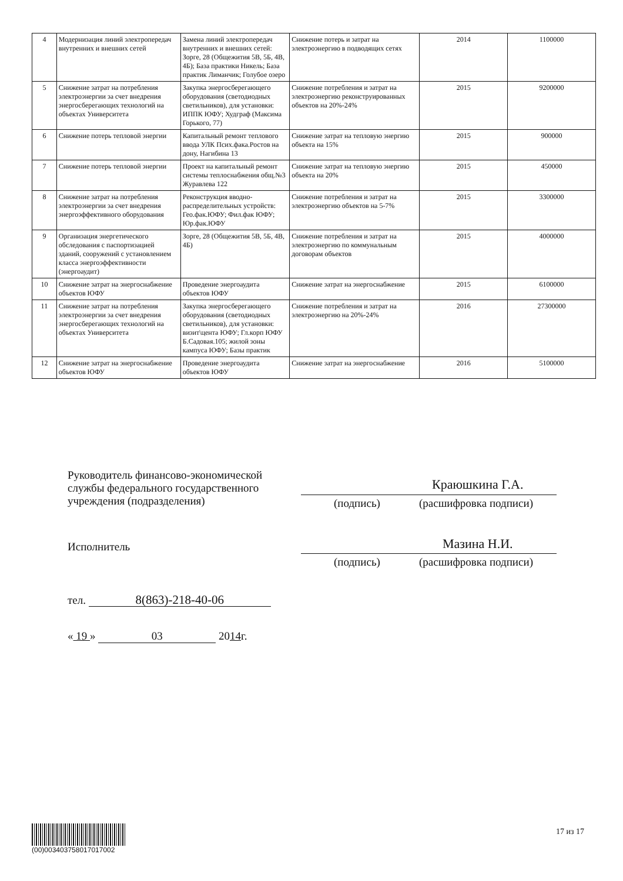| 4 | Модернизация линий электропередач внутренних и внешних сетей | Замена линий электропередач внутренних и внешних сетей: Зорге, 28 (Общежития 5В, 5Б, 4В, 4Б); База практики Никель; База практик Лиманчик; Голубое озеро | Снижение потерь и затрат на электроэнергию в подводящих сетях | 2014 | 1100000 |
| 5 | Снижение затрат на потребления электроэнергии за счет внедрения энергосберегающих технологий на объектах Университета | Закупка энергосберегающего оборудования (светодиодных светильников), для установки: ИППК ЮФУ; Худграф (Максима Горького, 77) | Снижение потребления и затрат на электроэнергию реконструированных объектов на 20%-24% | 2015 | 9200000 |
| 6 | Снижение потерь тепловой энергии | Капитальный ремонт теплового ввода УЛК Псих.фака.Ростов на дону, Нагибина 13 | Снижение затрат на тепловую энергию объекта на 15% | 2015 | 900000 |
| 7 | Снижение потерь тепловой энергии | Проект на капитальный ремонт системы теплоснабжения общ.№3 Журавлева 122 | Снижение затрат на тепловую энергию объекта на 20% | 2015 | 450000 |
| 8 | Снижение затрат на потребления электроэнергии за счет внедрения энергоэффективного оборудования | Реконструкция вводно-распределительных устройств: Гео.фак.ЮФУ; Фил.фак ЮФУ; Юр.фак.ЮФУ | Снижение потребления и затрат на электроэнергию объектов на 5-7% | 2015 | 3300000 |
| 9 | Организация энергетического обследования с паспортизацией зданий, сооружений с установлением класса энергоэффективности (энергоаудит) | Зорге, 28 (Общежития 5В, 5Б, 4В, 4Б) | Снижение потребления и затрат на электроэнергию по коммунальным договорам объектов | 2015 | 4000000 |
| 10 | Снижение затрат на энергоснабжение объектов ЮФУ | Проведение энергоаудита объектов ЮФУ | Снижение затрат на энергоснабжение | 2015 | 6100000 |
| 11 | Снижение затрат на потребления электроэнергии за счет внедрения энергосберегающих технологий на объектах Университета | Закупка энергосберегающего оборудования (светодиодных светильников), для установки: визит\цента ЮФУ; Гл.корп ЮФУ Б.Садовая.105; жилой зоны кампуса ЮФУ; Базы практик | Снижение потребления и затрат на электроэнергию на 20%-24% | 2016 | 27300000 |
| 12 | Снижение затрат на энергоснабжение объектов ЮФУ | Проведение энергоаудита объектов ЮФУ | Снижение затрат на энергоснабжение | 2016 | 5100000 |
Руководитель финансово-экономической
службы федерального государственного
учреждения (подразделения)
Краюшкина Г.А.
(подпись) (расшифровка подписи)
Исполнитель Мазина Н.И.
(подпись) (расшифровка подписи)
тел. 8(863)-218-40-06
« 19 » 03 2014г.
(00)003403758017017002 17 из 17